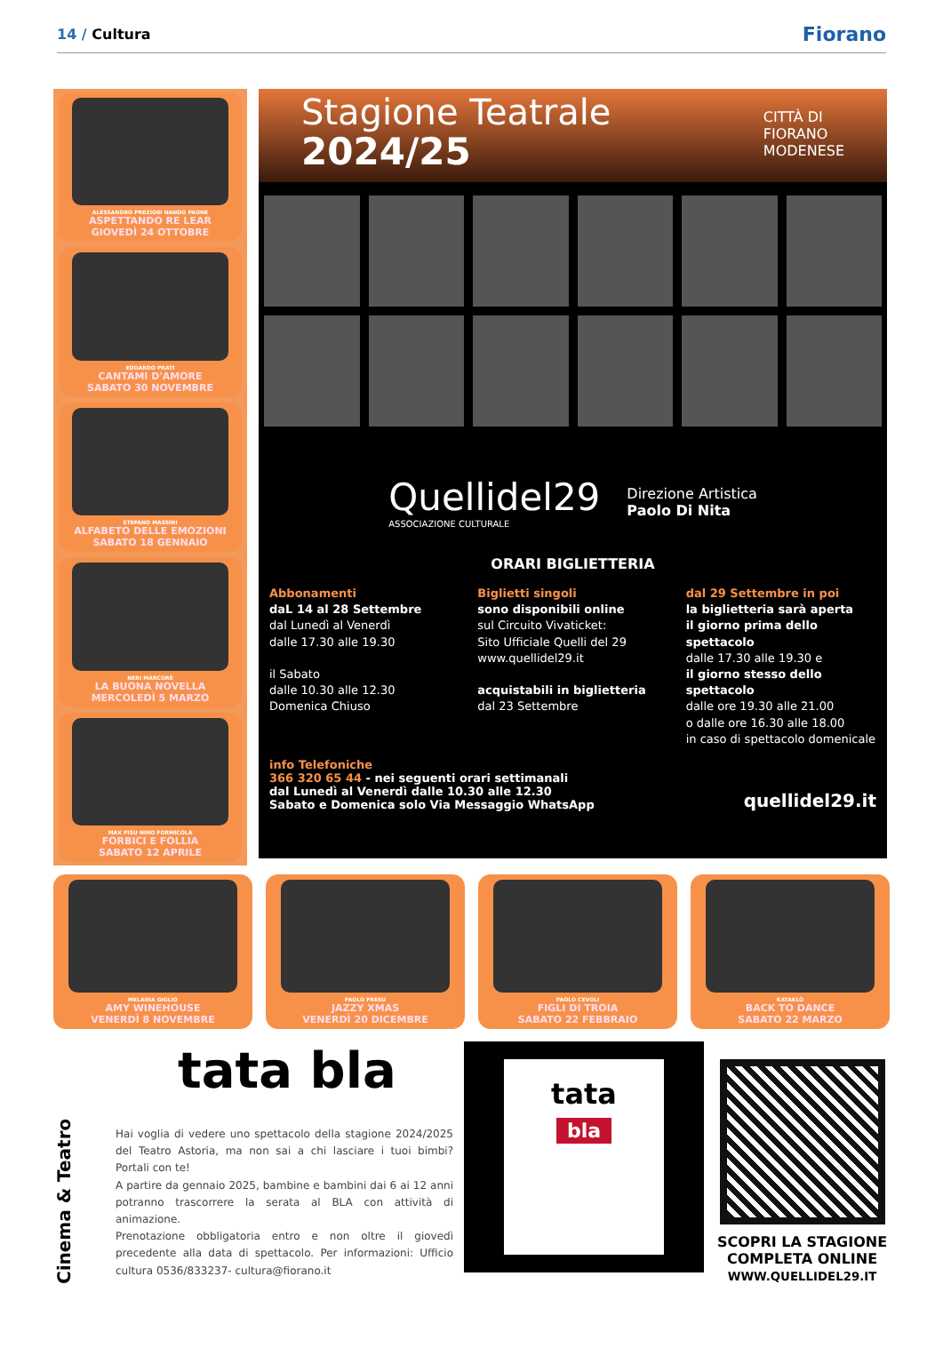14 / Cultura
Fiorano
ALESSANDRO PREZIOSI NANDO PAONE
ASPETTANDO RE LEAR
GIOVEDÌ 24 OTTOBRE
EDOARDO PRATI
CANTAMI D'AMORE
SABATO 30 NOVEMBRE
STEFANO MASSINI
ALFABETO DELLE EMOZIONI
SABATO 18 GENNAIO
NERI MARCORÈ
LA BUONA NOVELLA
MERCOLEDÌ 5 MARZO
MAX PISU NINO FORMICOLA
FORBICI E FOLLIA
SABATO 12 APRILE
Stagione Teatrale
2024/25
CITTÀ DI
FIORANO
MODENESE
Quellidel29
ASSOCIAZIONE CULTURALE
Direzione Artistica
Paolo Di Nita
ORARI BIGLIETTERIA
Abbonamenti
daL 14 al 28 Settembre
dal Lunedì al Venerdì
dalle 17.30 alle 19.30
il Sabato
dalle 10.30 alle 12.30
Domenica Chiuso
Biglietti singoli
sono disponibili online
sul Circuito Vivaticket:
Sito Ufficiale Quelli del 29
www.quellidel29.it
acquistabili in biglietteria
dal 23 Settembre
dal 29 Settembre in poi
la biglietteria sarà aperta
il giorno prima dello spettacolo
dalle 17.30 alle 19.30 e
il giorno stesso dello spettacolo
dalle ore 19.30 alle 21.00
o dalle ore 16.30 alle 18.00
in caso di spettacolo domenicale
info Telefoniche
366 320 65 44 - nei seguenti orari settimanali
dal Lunedì al Venerdì dalle 10.30 alle 12.30
Sabato e Domenica solo Via Messaggio WhatsApp
quellidel29.it
MELANIA GIGLIO
AMY WINEHOUSE
VENERDÌ 8 NOVEMBRE
PAOLO FRESU
JAZZY XMAS
VENERDÌ 20 DICEMBRE
PAOLO CEVOLI
FIGLI DI TROIA
SABATO 22 FEBBRAIO
KATAKLÒ
BACK TO DANCE
SABATO 22 MARZO
Cinema & Teatro
tata bla
Hai voglia di vedere uno spettacolo della stagione 2024/2025 del Teatro Astoria, ma non sai a chi lasciare i tuoi bimbi? Portali con te!
A partire da gennaio 2025, bambine e bambini dai 6 ai 12 anni potranno trascorrere la serata al BLA con attività di animazione.
Prenotazione obbligatoria entro e non oltre il giovedì precedente alla data di spettacolo. Per informazioni: Ufficio cultura 0536/833237- cultura@fiorano.it
tata
bla
SCOPRI LA STAGIONE
COMPLETA ONLINE
WWW.QUELLIDEL29.IT